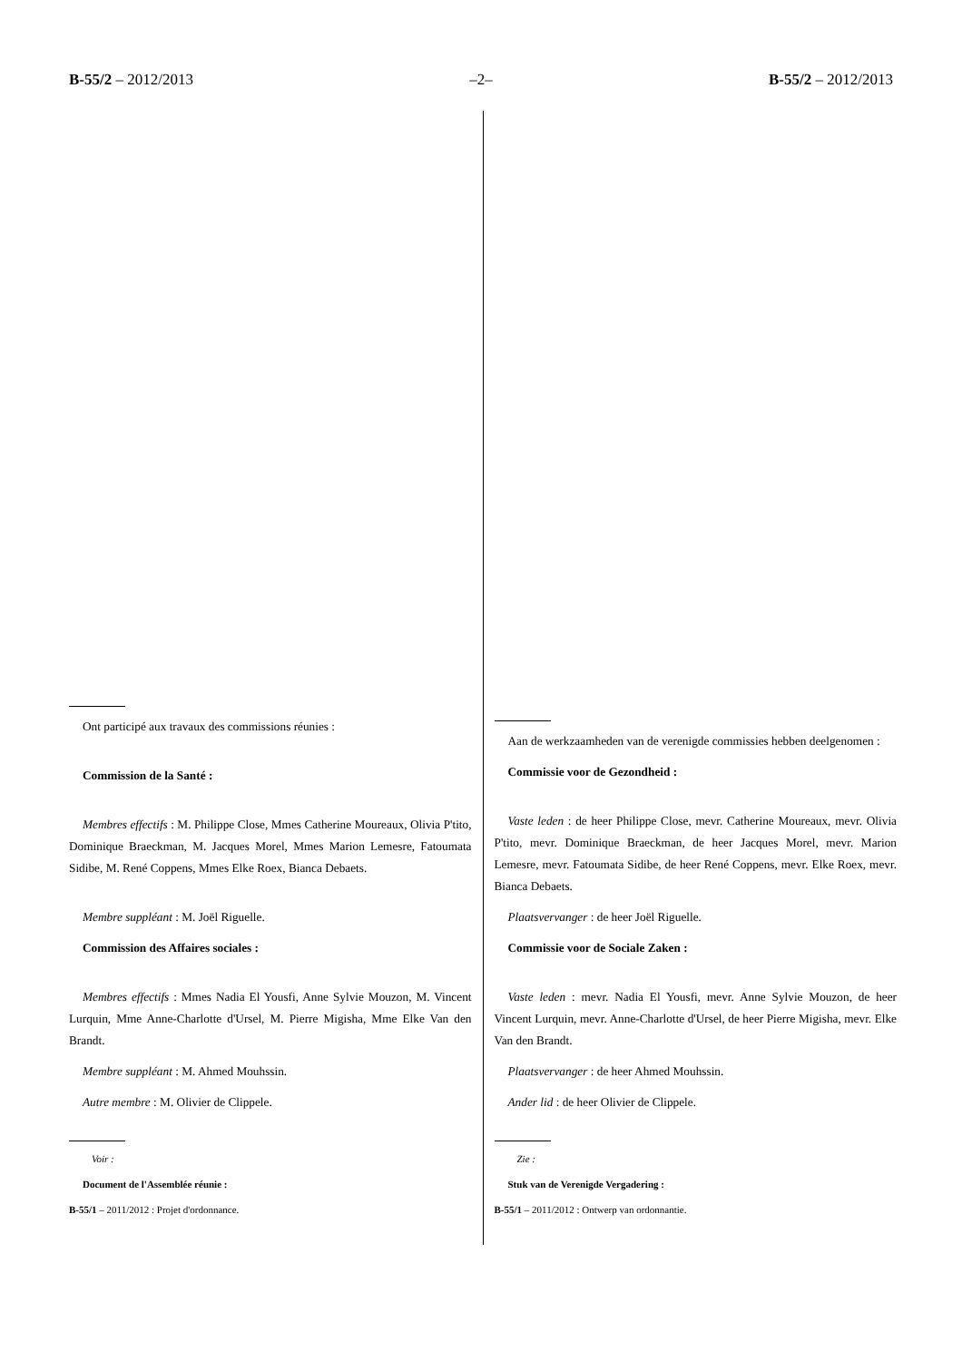B-55/2 – 2012/2013 –2– B-55/2 – 2012/2013
Ont participé aux travaux des commissions réunies :
Commission de la Santé :
Membres effectifs : M. Philippe Close, Mmes Catherine Moureaux, Olivia P'tito, Dominique Braeckman, M. Jacques Morel, Mmes Marion Lemesre, Fatoumata Sidibe, M. René Coppens, Mmes Elke Roex, Bianca Debaets.
Membre suppléant : M. Joël Riguelle.
Commission des Affaires sociales :
Membres effectifs : Mmes Nadia El Yousfi, Anne Sylvie Mouzon, M. Vincent Lurquin, Mme Anne-Charlotte d'Ursel, M. Pierre Migisha, Mme Elke Van den Brandt.
Membre suppléant : M. Ahmed Mouhssin.
Autre membre : M. Olivier de Clippele.
Voir :
Document de l'Assemblée réunie :
B-55/1 – 2011/2012 : Projet d'ordonnance.
Aan de werkzaamheden van de verenigde commissies hebben deelgenomen :
Commissie voor de Gezondheid :
Vaste leden : de heer Philippe Close, mevr. Catherine Moureaux, mevr. Olivia P'tito, mevr. Dominique Braeckman, de heer Jacques Morel, mevr. Marion Lemesre, mevr. Fatoumata Sidibe, de heer René Coppens, mevr. Elke Roex, mevr. Bianca Debaets.
Plaatsvervanger : de heer Joël Riguelle.
Commissie voor de Sociale Zaken :
Vaste leden : mevr. Nadia El Yousfi, mevr. Anne Sylvie Mouzon, de heer Vincent Lurquin, mevr. Anne-Charlotte d'Ursel, de heer Pierre Migisha, mevr. Elke Van den Brandt.
Plaatsvervanger : de heer Ahmed Mouhssin.
Ander lid : de heer Olivier de Clippele.
Zie :
Stuk van de Verenigde Vergadering :
B-55/1 – 2011/2012 : Ontwerp van ordonnantie.